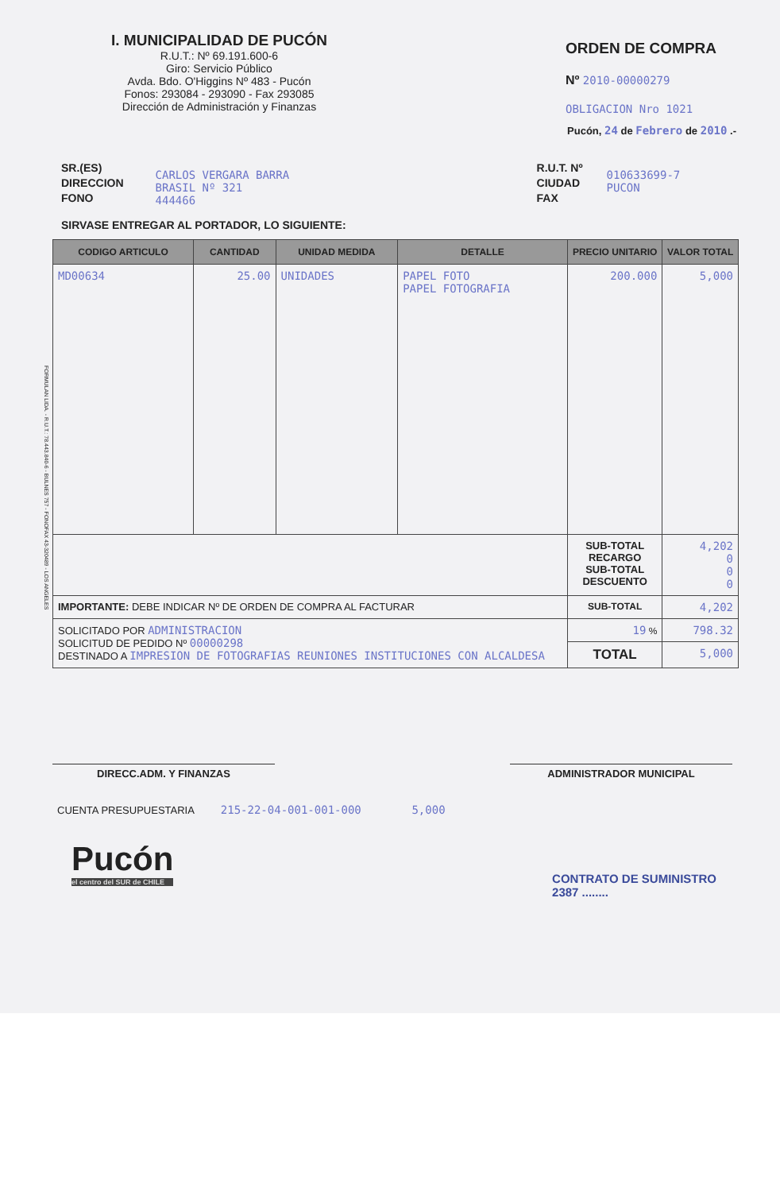I. MUNICIPALIDAD DE PUCÓN
R.U.T.: Nº 69.191.600-6
Giro: Servicio Público
Avda. Bdo. O'Higgins Nº 483 - Pucón
Fonos: 293084 - 293090 - Fax 293085
Dirección de Administración y Finanzas
ORDEN DE COMPRA
Nº 2010-00000279
OBLIGACION Nro 1021
Pucón, 24 de Febrero de 2010 .-
SR.(ES)
DIRECCION
FONO
CARLOS VERGARA BARRA
BRASIL Nº 321
444466
R.U.T. Nº
CIUDAD
FAX
010633699-7
PUCON
SIRVASE ENTREGAR AL PORTADOR, LO SIGUIENTE:
| CODIGO ARTICULO | CANTIDAD | UNIDAD MEDIDA | DETALLE | PRECIO UNITARIO | VALOR TOTAL |
| --- | --- | --- | --- | --- | --- |
| MD00634 | 25.00 | UNIDADES | PAPEL FOTO PAPEL FOTOGRAFIA | 200.000 | 5,000 |
| | | | | SUB-TOTAL RECARGO SUB-TOTAL DESCUENTO | 4,202 0 0 0 |
| IMPORTANTE: DEBE INDICAR Nº DE ORDEN DE COMPRA AL FACTURAR | | | | SUB-TOTAL | 4,202 |
| SOLICITADO POR ADMINISTRACION SOLICITUD DE PEDIDO Nº 00000298 DESTINADO A IMPRESION DE FOTOGRAFIAS REUNIONES INSTITUCIONES CON ALCALDESA | | | | 19 % | 798.32 |
| | | | | TOTAL | 5,000 |
DIRECC.ADM. Y FINANZAS ADMINISTRADOR MUNICIPAL
CUENTA PRESUPUESTARIA 215-22-04-001-001-000 5,000
Pucón
el centro del SUR de CHILE
CONTRATO DE SUMINISTRO
2387 ........
FORMULAN LIDA. - R.U.T.: 78.443.840-6 - BULNES 757 - FONOFAX 43-320489 - LOS ANGELES